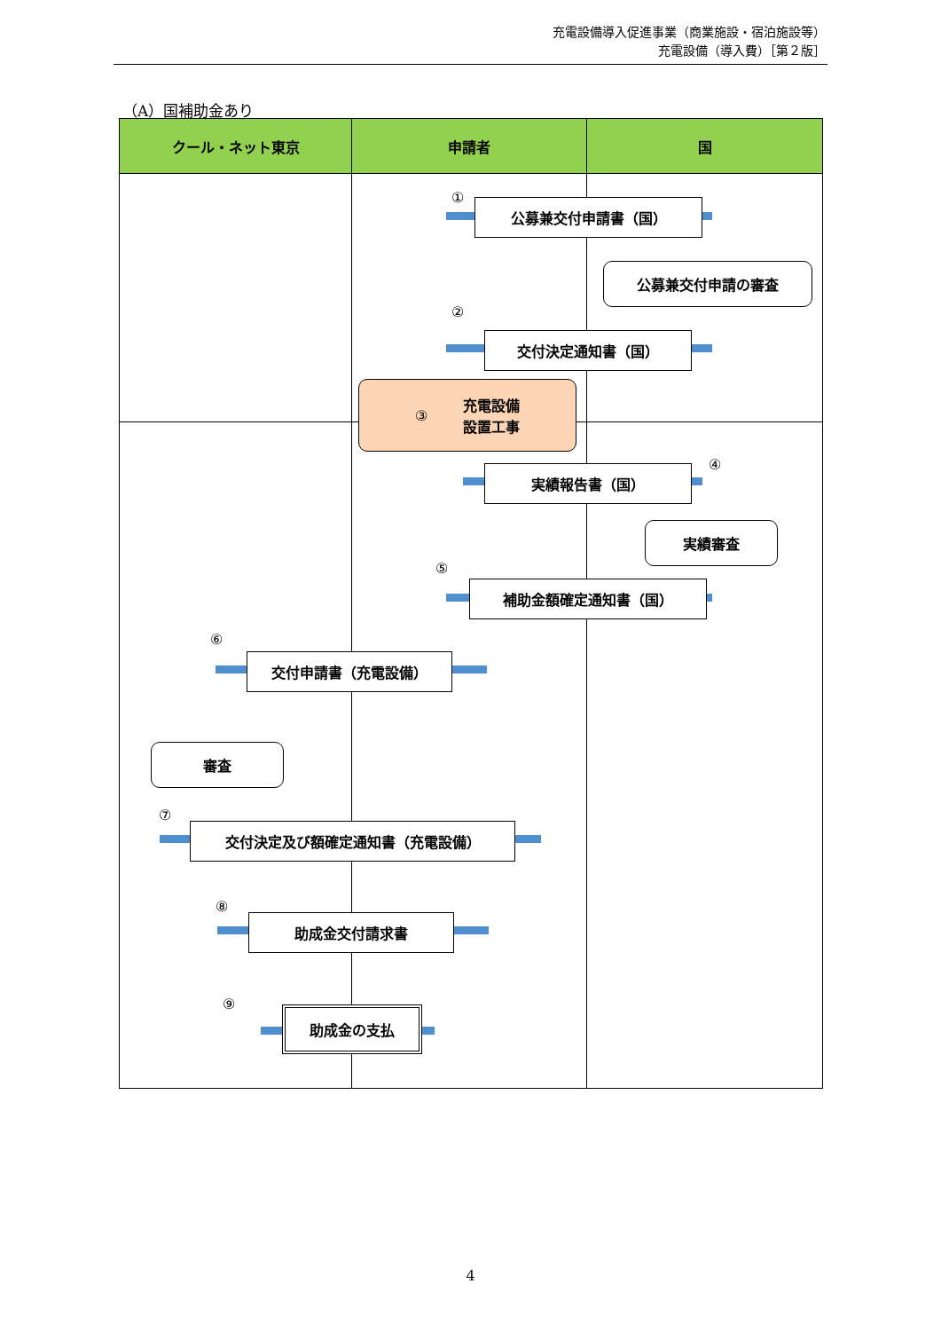充電設備導入促進事業（商業施設・宿泊施設等）
充電設備（導入費）［第２版］
（A）国補助金あり
クール・ネット東京 申請者 国
① 公募兼交付申請書（国）
公募兼交付申請の審査
②
交付決定通知書（国）
③ 充電設備
設置工事
④
実績報告書（国）
実績審査
⑤
補助金額確定通知書（国）
⑥
交付申請書（充電設備）
審査
⑦
交付決定及び額確定通知書（充電設備）
⑧
助成金交付請求書
⑨
助成金の支払
4